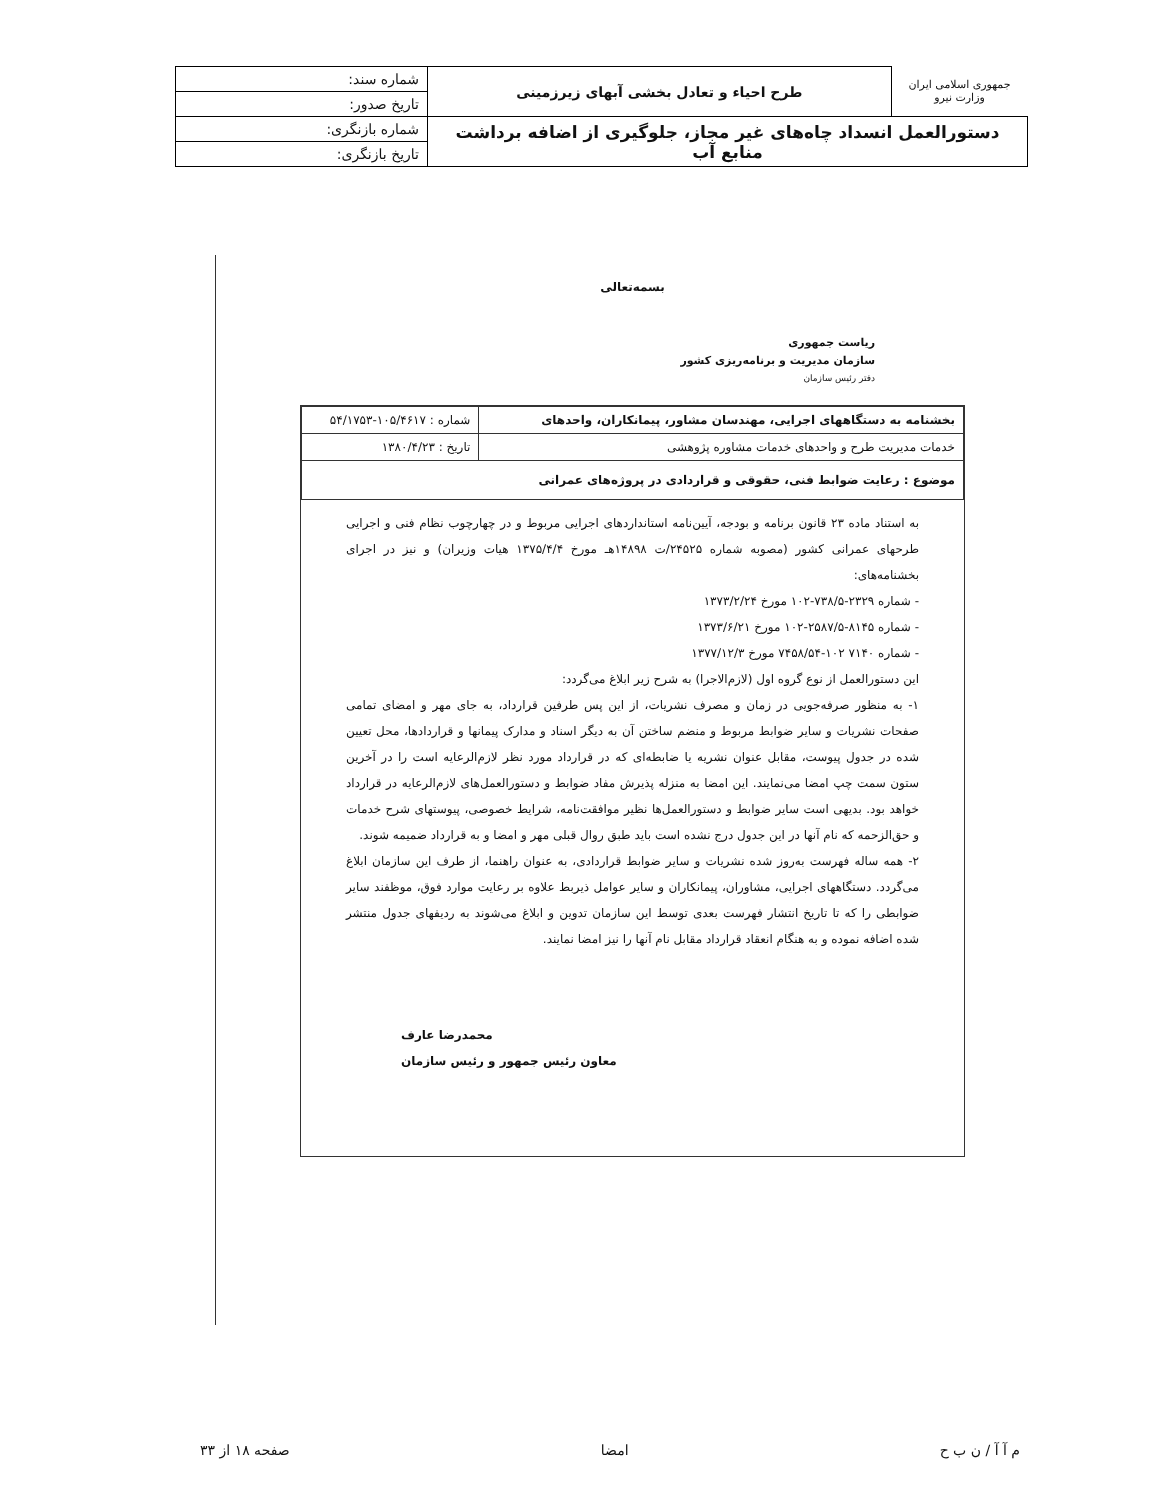| جمهوری اسلامی ایران وزارت نیرو | طرح احیاء و تعادل بخشی آبهای زیرزمینی | شماره سند: |
| | | تاریخ صدور: |
| دستورالعمل انسداد چاه‌های غیر مجاز، جلوگیری از اضافه برداشت منابع آب | | شماره بازنگری: |
| | | تاریخ بازنگری: |
بسمه‌تعالی
ریاست جمهوری
سازمان مدیریت و برنامه‌ریزی کشور
دفتر رئیس سازمان
| بخشنامه به دستگاههای اجرایی، مهندسان مشاور، پیمانکاران، واحدهای | شماره : ۱۰۵/۴۶۱۷-۵۴/۱۷۵۳ |
| خدمات مدیریت طرح و واحدهای خدمات مشاوره پژوهشی | تاریخ : ۱۳۸۰/۴/۲۳ |
| موضوع : رعایت ضوابط فنی، حقوقی و قراردادی در پروژه‌های عمرانی | |
به استناد ماده ۲۳ قانون برنامه و بودجه، آیین‌نامه استانداردهای اجرایی مربوط و در چهارچوب نظام فنی و اجرایی طرحهای عمرانی کشور (مصوبه شماره ۲۴۵۲۵/ت ۱۴۸۹۸هـ مورخ ۱۳۷۵/۴/۴ هیات وزیران) و نیز در اجرای بخشنامه‌های:
- شماره ۲۳۲۹-۷۳۸/۵-۱۰۲ مورخ ۱۳۷۳/۲/۲۴
- شماره ۸۱۴۵-۲۵۸۷/۵-۱۰۲ مورخ ۱۳۷۳/۶/۲۱
- شماره ۷۱۴۰ ۱۰۲-۷۴۵۸/۵۴ مورخ ۱۳۷۷/۱۲/۳
این دستورالعمل از نوع گروه اول (لازم‌الاجرا) به شرح زیر ابلاغ می‌گردد:
۱- به منظور صرفه‌جویی در زمان و مصرف نشریات، از این پس طرفین قرارداد، به جای مهر و امضای تمامی صفحات نشریات و سایر ضوابط مربوط و منضم ساختن آن به دیگر اسناد و مدارک پیمانها و قراردادها، محل تعیین شده در جدول پیوست، مقابل عنوان نشریه یا ضابطه‌ای که در قرارداد مورد نظر لازم‌الرعایه است را در آخرین ستون سمت چپ امضا می‌نمایند. این امضا به منزله پذیرش مفاد ضوابط و دستورالعمل‌های لازم‌الرعایه در قرارداد خواهد بود. بدیهی است سایر ضوابط و دستورالعمل‌ها نظیر موافقت‌نامه، شرایط خصوصی، پیوستهای شرح خدمات و حق‌الزحمه که نام آنها در این جدول درج نشده است باید طبق روال قبلی مهر و امضا و به قرارداد ضمیمه شوند.
۲- همه ساله فهرست به‌روز شده نشریات و سایر ضوابط قراردادی، به عنوان راهنما، از طرف این سازمان ابلاغ می‌گردد. دستگاههای اجرایی، مشاوران، پیمانکاران و سایر عوامل ذیربط علاوه بر رعایت موارد فوق، موظفند سایر ضوابطی را که تا تاریخ انتشار فهرست بعدی توسط این سازمان تدوین و ابلاغ می‌شوند به ردیفهای جدول منتشر شده اضافه نموده و به هنگام انعقاد قرارداد مقابل نام آنها را نیز امضا نمایند.
محمدرضا عارف
معاون رئیس جمهور و رئیس سازمان
م آ آ / ن ب ح امضا صفحه ۱۸ از ۳۳